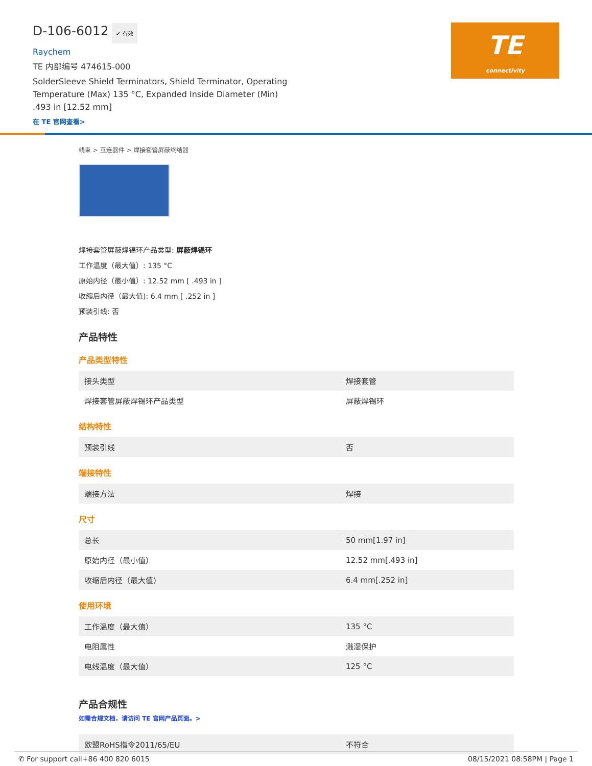D-106-6012
✔ 有效
Raychem
TE 内部编号 474615-000
SolderSleeve Shield Terminators, Shield Terminator, Operating Temperature (Max) 135 °C, Expanded Inside Diameter (Min) .493 in [12.52 mm]
在 TE 官网查看>
TE
connectivity
线束 > 互连器件 > 焊接套管屏蔽终结器
焊接套管屏蔽焊锡环产品类型: 屏蔽焊锡环
工作温度（最大值）: 135 °C
原始内径（最小值）: 12.52 mm [ .493 in ]
收缩后内径（最大值): 6.4 mm [ .252 in ]
预装引线: 否
产品特性
产品类型特性
| 接头类型 | 焊接套管 |
| 焊接套管屏蔽焊锡环产品类型 | 屏蔽焊锡环 |
结构特性
| 预装引线 | 否 |
端接特性
| 端接方法 | 焊接 |
尺寸
| 总长 | 50 mm[1.97 in] |
| 原始内径（最小值） | 12.52 mm[.493 in] |
| 收缩后内径（最大值) | 6.4 mm[.252 in] |
使用环境
| 工作温度（最大值） | 135 °C |
| 电阻属性 | 溅湿保护 |
| 电线温度（最大值） | 125 °C |
产品合规性
如需合规文档，请访问 TE 官网产品页面。>
| 欧盟RoHS指令2011/65/EU | 不符合 |
✆ For support call+86 400 820 6015 08/15/2021 08:58PM | Page 1